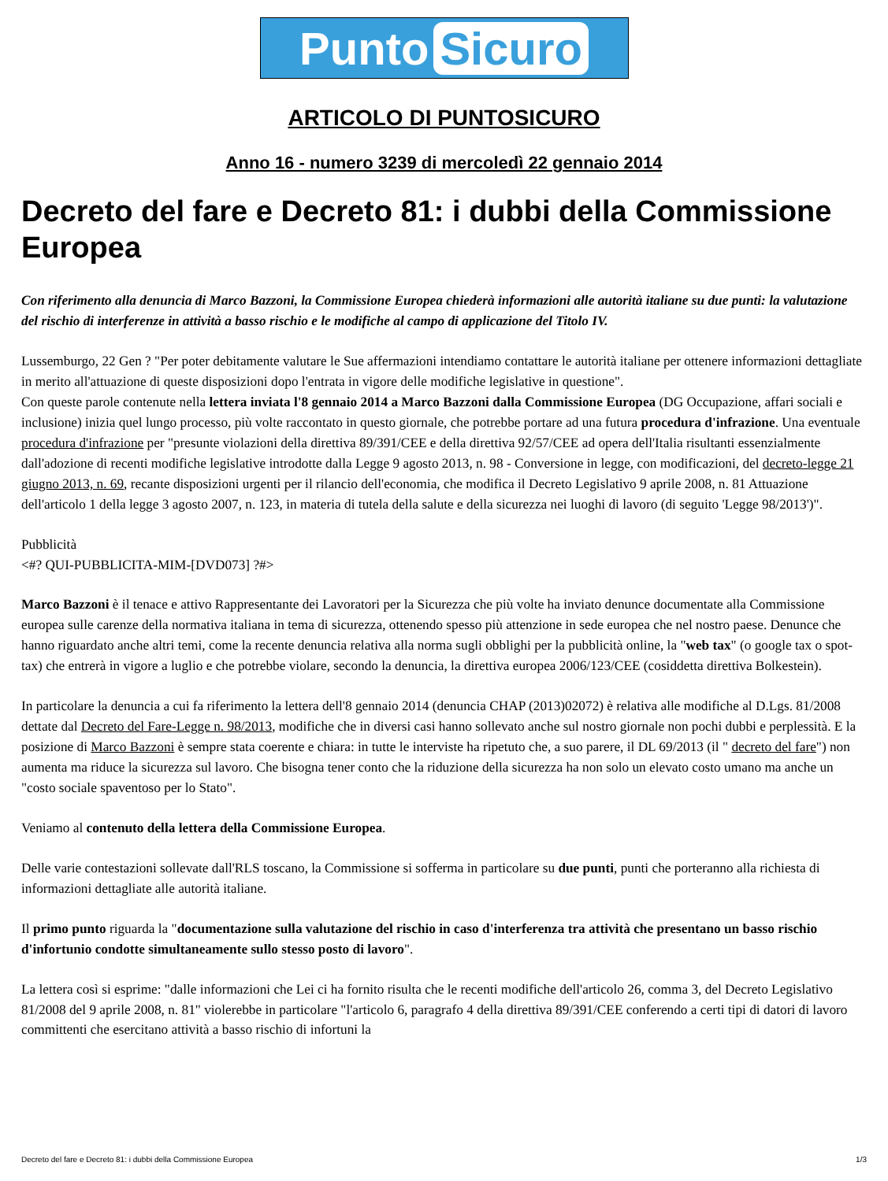Punto Sicuro
ARTICOLO DI PUNTOSICURO
Anno 16 - numero 3239 di mercoledì 22 gennaio 2014
Decreto del fare e Decreto 81: i dubbi della Commissione Europea
Con riferimento alla denuncia di Marco Bazzoni, la Commissione Europea chiederà informazioni alle autorità italiane su due punti: la valutazione del rischio di interferenze in attività a basso rischio e le modifiche al campo di applicazione del Titolo IV.
Lussemburgo, 22 Gen ? "Per poter debitamente valutare le Sue affermazioni intendiamo contattare le autorità italiane per ottenere informazioni dettagliate in merito all'attuazione di queste disposizioni dopo l'entrata in vigore delle modifiche legislative in questione".
Con queste parole contenute nella lettera inviata l'8 gennaio 2014 a Marco Bazzoni dalla Commissione Europea (DG Occupazione, affari sociali e inclusione) inizia quel lungo processo, più volte raccontato in questo giornale, che potrebbe portare ad una futura procedura d'infrazione. Una eventuale procedura d'infrazione per "presunte violazioni della direttiva 89/391/CEE e della direttiva 92/57/CEE ad opera dell'Italia risultanti essenzialmente dall'adozione di recenti modifiche legislative introdotte dalla Legge 9 agosto 2013, n. 98 - Conversione in legge, con modificazioni, del decreto-legge 21 giugno 2013, n. 69, recante disposizioni urgenti per il rilancio dell'economia, che modifica il Decreto Legislativo 9 aprile 2008, n. 81 Attuazione dell'articolo 1 della legge 3 agosto 2007, n. 123, in materia di tutela della salute e della sicurezza nei luoghi di lavoro (di seguito 'Legge 98/2013')".
Pubblicità
<#? QUI-PUBBLICITA-MIM-[DVD073] ?#>
Marco Bazzoni è il tenace e attivo Rappresentante dei Lavoratori per la Sicurezza che più volte ha inviato denunce documentate alla Commissione europea sulle carenze della normativa italiana in tema di sicurezza, ottenendo spesso più attenzione in sede europea che nel nostro paese. Denunce che hanno riguardato anche altri temi, come la recente denuncia relativa alla norma sugli obblighi per la pubblicità online, la "web tax" (o google tax o spot-tax) che entrerà in vigore a luglio e che potrebbe violare, secondo la denuncia, la direttiva europea 2006/123/CEE (cosiddetta direttiva Bolkestein).
In particolare la denuncia a cui fa riferimento la lettera dell'8 gennaio 2014 (denuncia CHAP (2013)02072) è relativa alle modifiche al D.Lgs. 81/2008 dettate dal Decreto del Fare-Legge n. 98/2013, modifiche che in diversi casi hanno sollevato anche sul nostro giornale non pochi dubbi e perplessità. E la posizione di Marco Bazzoni è sempre stata coerente e chiara: in tutte le interviste ha ripetuto che, a suo parere, il DL 69/2013 (il " decreto del fare") non aumenta ma riduce la sicurezza sul lavoro. Che bisogna tener conto che la riduzione della sicurezza ha non solo un elevato costo umano ma anche un "costo sociale spaventoso per lo Stato".
Veniamo al contenuto della lettera della Commissione Europea.
Delle varie contestazioni sollevate dall'RLS toscano, la Commissione si sofferma in particolare su due punti, punti che porteranno alla richiesta di informazioni dettagliate alle autorità italiane.
Il primo punto riguarda la "documentazione sulla valutazione del rischio in caso d'interferenza tra attività che presentano un basso rischio d'infortunio condotte simultaneamente sullo stesso posto di lavoro".
La lettera così si esprime: "dalle informazioni che Lei ci ha fornito risulta che le recenti modifiche dell'articolo 26, comma 3, del Decreto Legislativo 81/2008 del 9 aprile 2008, n. 81" violerebbe in particolare "l'articolo 6, paragrafo 4 della direttiva 89/391/CEE conferendo a certi tipi di datori di lavoro committenti che esercitano attività a basso rischio di infortuni la
Decreto del fare e Decreto 81: i dubbi della Commissione Europea 1/3